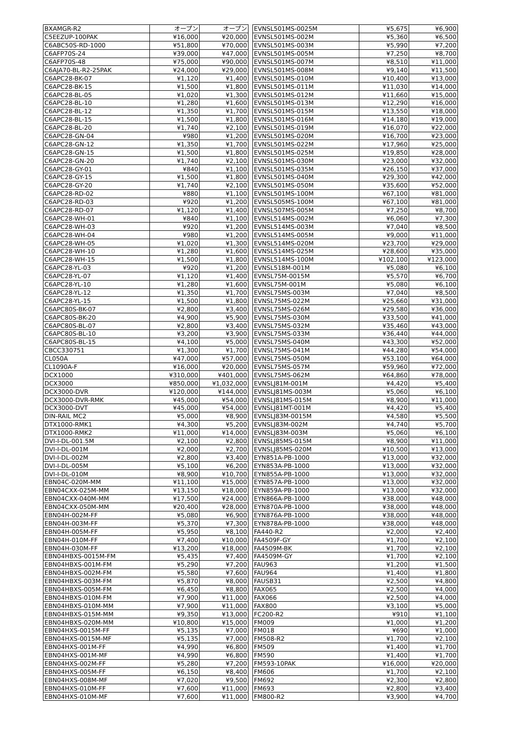| BXAMGR-R2 | オープン | オープン |
| C5EEZUP-100PAK | ¥16,000 | ¥20,000 |
| C6ABC50S-RD-1000 | ¥51,800 | ¥70,000 |
| C6AFP70S-24 | ¥39,000 | ¥47,000 |
| C6AFP70S-48 | ¥75,000 | ¥90,000 |
| C6AJA70-BL-R2-25PAK | ¥24,000 | ¥29,000 |
| C6APC28-BK-07 | ¥1,120 | ¥1,400 |
| C6APC28-BK-15 | ¥1,500 | ¥1,800 |
| C6APC28-BL-05 | ¥1,020 | ¥1,300 |
| C6APC28-BL-10 | ¥1,280 | ¥1,600 |
| C6APC28-BL-12 | ¥1,350 | ¥1,700 |
| C6APC28-BL-15 | ¥1,500 | ¥1,800 |
| C6APC28-BL-20 | ¥1,740 | ¥2,100 |
| C6APC28-GN-04 | ¥980 | ¥1,200 |
| C6APC28-GN-12 | ¥1,350 | ¥1,700 |
| C6APC28-GN-15 | ¥1,500 | ¥1,800 |
| C6APC28-GN-20 | ¥1,740 | ¥2,100 |
| C6APC28-GY-01 | ¥840 | ¥1,100 |
| C6APC28-GY-15 | ¥1,500 | ¥1,800 |
| C6APC28-GY-20 | ¥1,740 | ¥2,100 |
| C6APC28-RD-02 | ¥880 | ¥1,100 |
| C6APC28-RD-03 | ¥920 | ¥1,200 |
| C6APC28-RD-07 | ¥1,120 | ¥1,400 |
| C6APC28-WH-01 | ¥840 | ¥1,100 |
| C6APC28-WH-03 | ¥920 | ¥1,200 |
| C6APC28-WH-04 | ¥980 | ¥1,200 |
| C6APC28-WH-05 | ¥1,020 | ¥1,300 |
| C6APC28-WH-10 | ¥1,280 | ¥1,600 |
| C6APC28-WH-15 | ¥1,500 | ¥1,800 |
| C6APC28-YL-03 | ¥920 | ¥1,200 |
| C6APC28-YL-07 | ¥1,120 | ¥1,400 |
| C6APC28-YL-10 | ¥1,280 | ¥1,600 |
| C6APC28-YL-12 | ¥1,350 | ¥1,700 |
| C6APC28-YL-15 | ¥1,500 | ¥1,800 |
| C6APC80S-BK-07 | ¥2,800 | ¥3,400 |
| C6APC80S-BK-20 | ¥4,900 | ¥5,900 |
| C6APC80S-BL-07 | ¥2,800 | ¥3,400 |
| C6APC80S-BL-10 | ¥3,200 | ¥3,900 |
| C6APC80S-BL-15 | ¥4,100 | ¥5,000 |
| CBCC330751 | ¥1,300 | ¥1,700 |
| CL050A | ¥47,000 | ¥57,000 |
| CL1090A-F | ¥16,000 | ¥20,000 |
| DCX1000 | ¥310,000 | ¥401,000 |
| DCX3000 | ¥850,000 | ¥1,032,000 |
| DCX3000-DVR | ¥120,000 | ¥144,000 |
| DCX3000-DVR-RMK | ¥45,000 | ¥54,000 |
| DCX3000-DVT | ¥45,000 | ¥54,000 |
| DIN-RAIL MC2 | ¥5,000 | ¥8,900 |
| DTX1000-RMK1 | ¥4,300 | ¥5,200 |
| DTX1000-RMK2 | ¥11,000 | ¥14,000 |
| DVI-I-DL-001.5M | ¥2,100 | ¥2,800 |
| DVI-I-DL-001M | ¥2,000 | ¥2,700 |
| DVI-I-DL-002M | ¥2,800 | ¥3,400 |
| DVI-I-DL-005M | ¥5,100 | ¥6,200 |
| DVI-I-DL-010M | ¥8,900 | ¥10,700 |
| EBN04C-020M-MM | ¥11,100 | ¥15,000 |
| EBN04CXX-025M-MM | ¥13,150 | ¥18,000 |
| EBN04CXX-040M-MM | ¥17,500 | ¥24,000 |
| EBN04CXX-050M-MM | ¥20,400 | ¥28,000 |
| EBN04H-002M-FF | ¥5,080 | ¥6,900 |
| EBN04H-003M-FF | ¥5,370 | ¥7,300 |
| EBN04H-005M-FF | ¥5,950 | ¥8,100 |
| EBN04H-010M-FF | ¥7,400 | ¥10,000 |
| EBN04H-030M-FF | ¥13,200 | ¥18,000 |
| EBN04HBXS-0015M-FM | ¥5,435 | ¥7,400 |
| EBN04HBXS-001M-FM | ¥5,290 | ¥7,200 |
| EBN04HBXS-002M-FM | ¥5,580 | ¥7,600 |
| EBN04HBXS-003M-FM | ¥5,870 | ¥8,000 |
| EBN04HBXS-005M-FM | ¥6,450 | ¥8,800 |
| EBN04HBXS-010M-FM | ¥7,900 | ¥11,000 |
| EBN04HBXS-010M-MM | ¥7,900 | ¥11,000 |
| EBN04HBXS-015M-MM | ¥9,350 | ¥13,000 |
| EBN04HBXS-020M-MM | ¥10,800 | ¥15,000 |
| EBN04HXS-0015M-FF | ¥5,135 | ¥7,000 |
| EBN04HXS-0015M-MF | ¥5,135 | ¥7,000 |
| EBN04HXS-001M-FF | ¥4,990 | ¥6,800 |
| EBN04HXS-001M-MF | ¥4,990 | ¥6,800 |
| EBN04HXS-002M-FF | ¥5,280 | ¥7,200 |
| EBN04HXS-005M-FF | ¥6,150 | ¥8,400 |
| EBN04HXS-008M-MF | ¥7,020 | ¥9,500 |
| EBN04HXS-010M-FF | ¥7,600 | ¥11,000 |
| EBN04HXS-010M-MF | ¥7,600 | ¥11,000 |
| EVNSL501MS-0025M | ¥5,675 | ¥6,900 |
| EVNSL501MS-002M | ¥5,360 | ¥6,500 |
| EVNSL501MS-003M | ¥5,990 | ¥7,200 |
| EVNSL501MS-005M | ¥7,250 | ¥8,700 |
| EVNSL501MS-007M | ¥8,510 | ¥11,000 |
| EVNSL501MS-008M | ¥9,140 | ¥11,500 |
| EVNSL501MS-010M | ¥10,400 | ¥13,000 |
| EVNSL501MS-011M | ¥11,030 | ¥14,000 |
| EVNSL501MS-012M | ¥11,660 | ¥15,000 |
| EVNSL501MS-013M | ¥12,290 | ¥16,000 |
| EVNSL501MS-015M | ¥13,550 | ¥18,000 |
| EVNSL501MS-016M | ¥14,180 | ¥19,000 |
| EVNSL501MS-019M | ¥16,070 | ¥22,000 |
| EVNSL501MS-020M | ¥16,700 | ¥23,000 |
| EVNSL501MS-022M | ¥17,960 | ¥25,000 |
| EVNSL501MS-025M | ¥19,850 | ¥28,000 |
| EVNSL501MS-030M | ¥23,000 | ¥32,000 |
| EVNSL501MS-035M | ¥26,150 | ¥37,000 |
| EVNSL501MS-040M | ¥29,300 | ¥42,000 |
| EVNSL501MS-050M | ¥35,600 | ¥52,000 |
| EVNSL501MS-100M | ¥67,100 | ¥81,000 |
| EVNSL505MS-100M | ¥67,100 | ¥81,000 |
| EVNSL507MS-005M | ¥7,250 | ¥8,700 |
| EVNSL514MS-002M | ¥6,060 | ¥7,300 |
| EVNSL514MS-003M | ¥7,040 | ¥8,500 |
| EVNSL514MS-005M | ¥9,000 | ¥11,000 |
| EVNSL514MS-020M | ¥23,700 | ¥29,000 |
| EVNSL514MS-025M | ¥28,600 | ¥35,000 |
| EVNSL514MS-100M | ¥102,100 | ¥123,000 |
| EVNSL518M-001M | ¥5,080 | ¥6,100 |
| EVNSL75M-0015M | ¥5,570 | ¥6,700 |
| EVNSL75M-001M | ¥5,080 | ¥6,100 |
| EVNSL75MS-003M | ¥7,040 | ¥8,500 |
| EVNSL75MS-022M | ¥25,660 | ¥31,000 |
| EVNSL75MS-026M | ¥29,580 | ¥36,000 |
| EVNSL75MS-030M | ¥33,500 | ¥41,000 |
| EVNSL75MS-032M | ¥35,460 | ¥43,000 |
| EVNSL75MS-033M | ¥36,440 | ¥44,000 |
| EVNSL75MS-040M | ¥43,300 | ¥52,000 |
| EVNSL75MS-041M | ¥44,280 | ¥54,000 |
| EVNSL75MS-050M | ¥53,100 | ¥64,000 |
| EVNSL75MS-057M | ¥59,960 | ¥72,000 |
| EVNSL75MS-062M | ¥64,860 | ¥78,000 |
| EVNSLJ81M-001M | ¥4,420 | ¥5,400 |
| EVNSLJ81MS-003M | ¥5,060 | ¥6,100 |
| EVNSLJ81MS-015M | ¥8,900 | ¥11,000 |
| EVNSLJ81MT-001M | ¥4,420 | ¥5,400 |
| EVNSLJ83M-0015M | ¥4,580 | ¥5,500 |
| EVNSLJ83M-002M | ¥4,740 | ¥5,700 |
| EVNSLJ83M-003M | ¥5,060 | ¥6,100 |
| EVNSLJ85MS-015M | ¥8,900 | ¥11,000 |
| EVNSLJ85MS-020M | ¥10,500 | ¥13,000 |
| EYN851A-PB-1000 | ¥13,000 | ¥32,000 |
| EYN853A-PB-1000 | ¥13,000 | ¥32,000 |
| EYN855A-PB-1000 | ¥13,000 | ¥32,000 |
| EYN857A-PB-1000 | ¥13,000 | ¥32,000 |
| EYN859A-PB-1000 | ¥13,000 | ¥32,000 |
| EYN866A-PB-1000 | ¥38,000 | ¥48,000 |
| EYN870A-PB-1000 | ¥38,000 | ¥48,000 |
| EYN876A-PB-1000 | ¥38,000 | ¥48,000 |
| EYN878A-PB-1000 | ¥38,000 | ¥48,000 |
| FA440-R2 | ¥2,000 | ¥2,400 |
| FA4509F-GY | ¥1,700 | ¥2,100 |
| FA4509M-BK | ¥1,700 | ¥2,100 |
| FA4509M-GY | ¥1,700 | ¥2,100 |
| FAU963 | ¥1,200 | ¥1,500 |
| FAU964 | ¥1,400 | ¥1,800 |
| FAUSB31 | ¥2,500 | ¥4,800 |
| FAX065 | ¥2,500 | ¥4,000 |
| FAX066 | ¥2,500 | ¥4,000 |
| FAX800 | ¥3,100 | ¥5,000 |
| FC200-R2 | ¥910 | ¥1,100 |
| FM009 | ¥1,000 | ¥1,200 |
| FM018 | ¥690 | ¥1,000 |
| FM508-R2 | ¥1,700 | ¥2,100 |
| FM509 | ¥1,400 | ¥1,700 |
| FM590 | ¥1,400 | ¥1,700 |
| FM593-10PAK | ¥16,000 | ¥20,000 |
| FM606 | ¥1,700 | ¥2,100 |
| FM692 | ¥2,300 | ¥2,800 |
| FM693 | ¥2,800 | ¥3,400 |
| FM800-R2 | ¥3,900 | ¥4,700 |